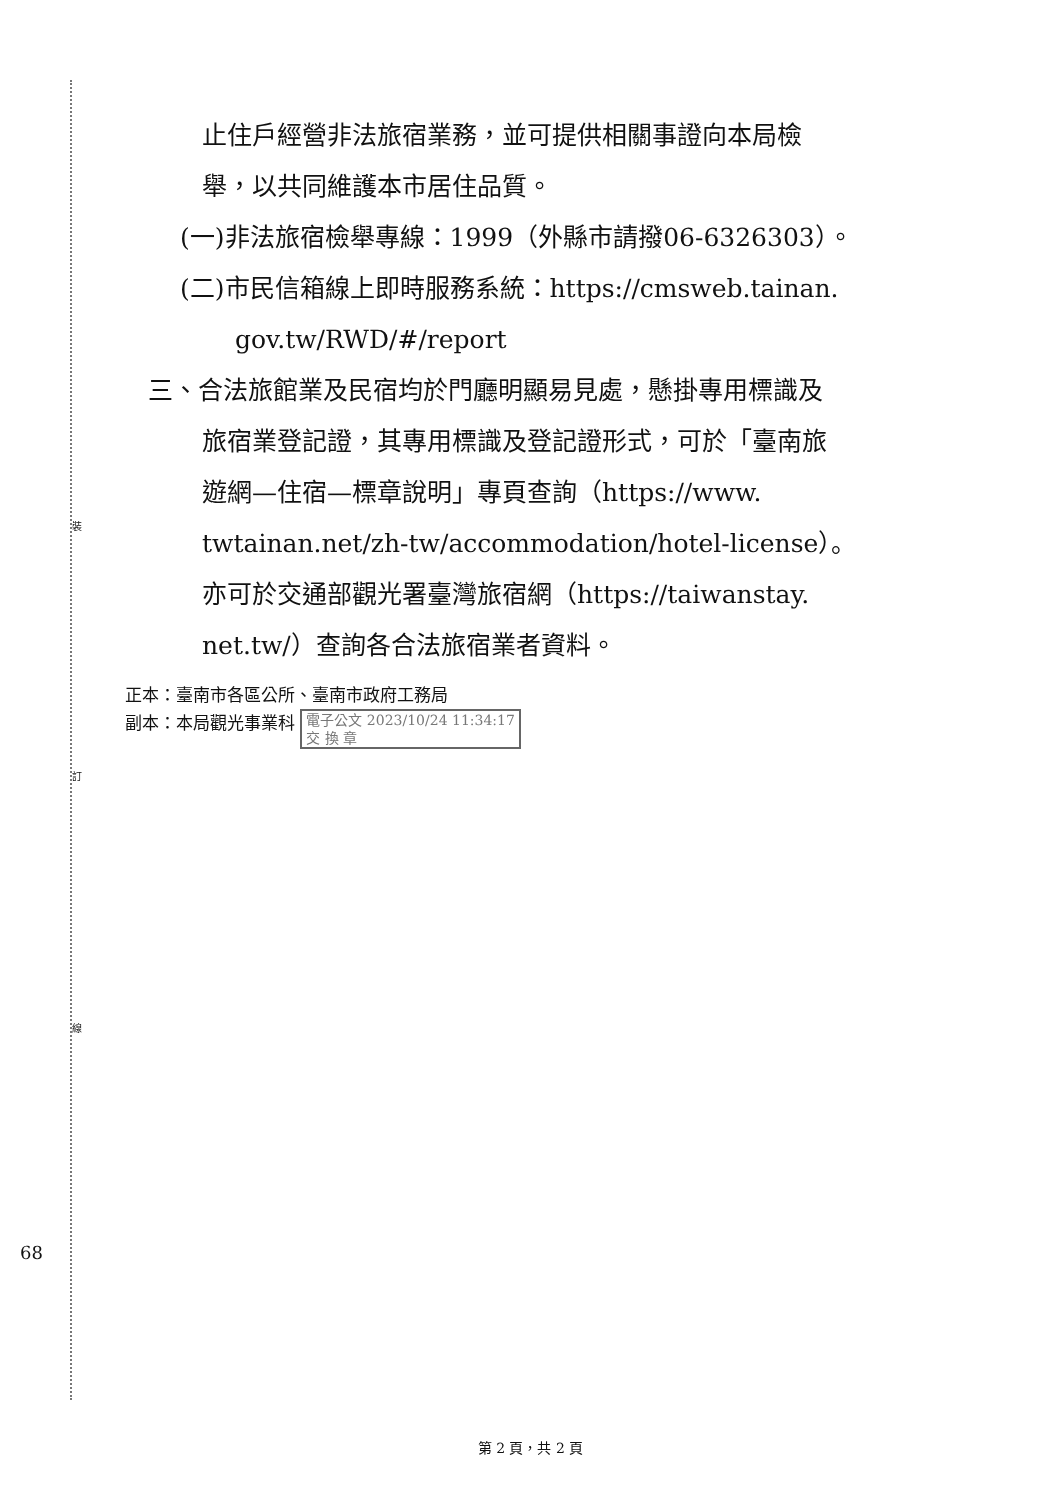裝
訂
線
止住戶經營非法旅宿業務，並可提供相關事證向本局檢
舉，以共同維護本市居住品質。
(一)非法旅宿檢舉專線：1999（外縣市請撥06-6326303）。
(二)市民信箱線上即時服務系統：https://cmsweb.tainan.
gov.tw/RWD/#/report
三、合法旅館業及民宿均於門廳明顯易見處，懸掛專用標識及
旅宿業登記證，其專用標識及登記證形式，可於「臺南旅
遊網—住宿—標章說明」專頁查詢（https://www.
twtainan.net/zh-tw/accommodation/hotel-license）。
亦可於交通部觀光署臺灣旅宿網（https://taiwanstay.
net.tw/）查詢各合法旅宿業者資料。
正本：臺南市各區公所、臺南市政府工務局
副本：本局觀光事業科 電子公文 2023/10/24 11:34:17
交 換 章
68
第 2 頁，共 2 頁